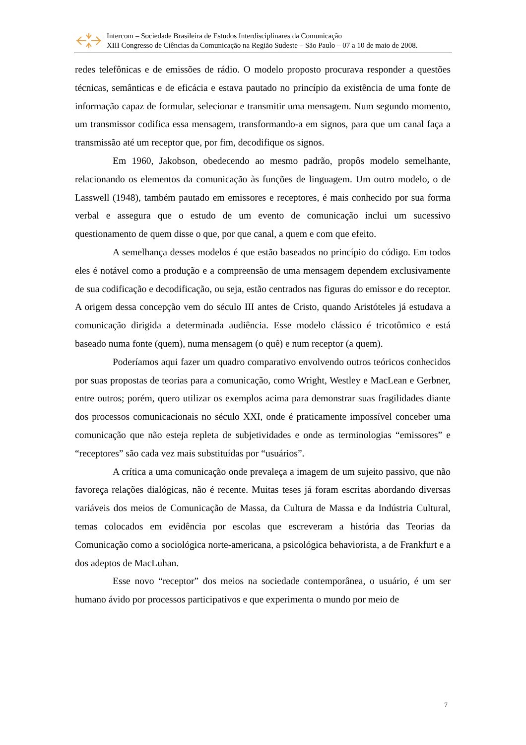Intercom – Sociedade Brasileira de Estudos Interdisciplinares da Comunicação
XIII Congresso de Ciências da Comunicação na Região Sudeste – São Paulo – 07 a 10 de maio de 2008.
redes telefônicas e de emissões de rádio. O modelo proposto procurava responder a questões técnicas, semânticas e de eficácia e estava pautado no princípio da existência de uma fonte de informação capaz de formular, selecionar e transmitir uma mensagem. Num segundo momento, um transmissor codifica essa mensagem, transformando-a em signos, para que um canal faça a transmissão até um receptor que, por fim, decodifique os signos.
Em 1960, Jakobson, obedecendo ao mesmo padrão, propôs modelo semelhante, relacionando os elementos da comunicação às funções de linguagem. Um outro modelo, o de Lasswell (1948), também pautado em emissores e receptores, é mais conhecido por sua forma verbal e assegura que o estudo de um evento de comunicação inclui um sucessivo questionamento de quem disse o que, por que canal, a quem e com que efeito.
A semelhança desses modelos é que estão baseados no princípio do código. Em todos eles é notável como a produção e a compreensão de uma mensagem dependem exclusivamente de sua codificação e decodificação, ou seja, estão centrados nas figuras do emissor e do receptor. A origem dessa concepção vem do século III antes de Cristo, quando Aristóteles já estudava a comunicação dirigida a determinada audiência. Esse modelo clássico é tricotômico e está baseado numa fonte (quem), numa mensagem (o quê) e num receptor (a quem).
Poderíamos aqui fazer um quadro comparativo envolvendo outros teóricos conhecidos por suas propostas de teorias para a comunicação, como Wright, Westley e MacLean e Gerbner, entre outros; porém, quero utilizar os exemplos acima para demonstrar suas fragilidades diante dos processos comunicacionais no século XXI, onde é praticamente impossível conceber uma comunicação que não esteja repleta de subjetividades e onde as terminologias “emissores” e “receptores” são cada vez mais substituídas por “usuários”.
A crítica a uma comunicação onde prevaleça a imagem de um sujeito passivo, que não favoreça relações dialógicas, não é recente. Muitas teses já foram escritas abordando diversas variáveis dos meios de Comunicação de Massa, da Cultura de Massa e da Indústria Cultural, temas colocados em evidência por escolas que escreveram a história das Teorias da Comunicação como a sociológica norte-americana, a psicológica behaviorista, a de Frankfurt e a dos adeptos de MacLuhan.
Esse novo “receptor” dos meios na sociedade contemporânea, o usuário, é um ser humano ávido por processos participativos e que experimenta o mundo por meio de
7